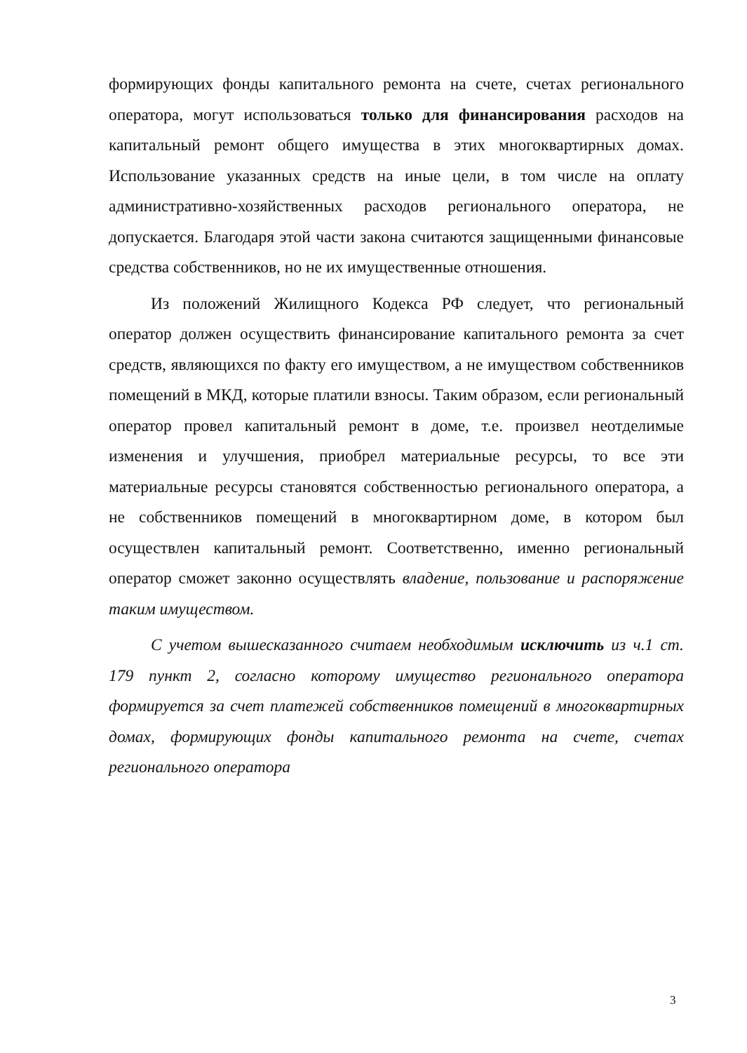формирующих фонды капитального ремонта на счете, счетах регионального оператора, могут использоваться только для финансирования расходов на капитальный ремонт общего имущества в этих многоквартирных домах. Использование указанных средств на иные цели, в том числе на оплату административно-хозяйственных расходов регионального оператора, не допускается. Благодаря этой части закона считаются защищенными финансовые средства собственников, но не их имущественные отношения.
Из положений Жилищного Кодекса РФ следует, что региональный оператор должен осуществить финансирование капитального ремонта за счет средств, являющихся по факту его имуществом, а не имуществом собственников помещений в МКД, которые платили взносы. Таким образом, если региональный оператор провел капитальный ремонт в доме, т.е. произвел неотделимые изменения и улучшения, приобрел материальные ресурсы, то все эти материальные ресурсы становятся собственностью регионального оператора, а не собственников помещений в многоквартирном доме, в котором был осуществлен капитальный ремонт. Соответственно, именно региональный оператор сможет законно осуществлять владение, пользование и распоряжение таким имуществом.
С учетом вышесказанного считаем необходимым исключить из ч.1 ст. 179 пункт 2, согласно которому имущество регионального оператора формируется за счет платежей собственников помещений в многоквартирных домах, формирующих фонды капитального ремонта на счете, счетах регионального оператора
3